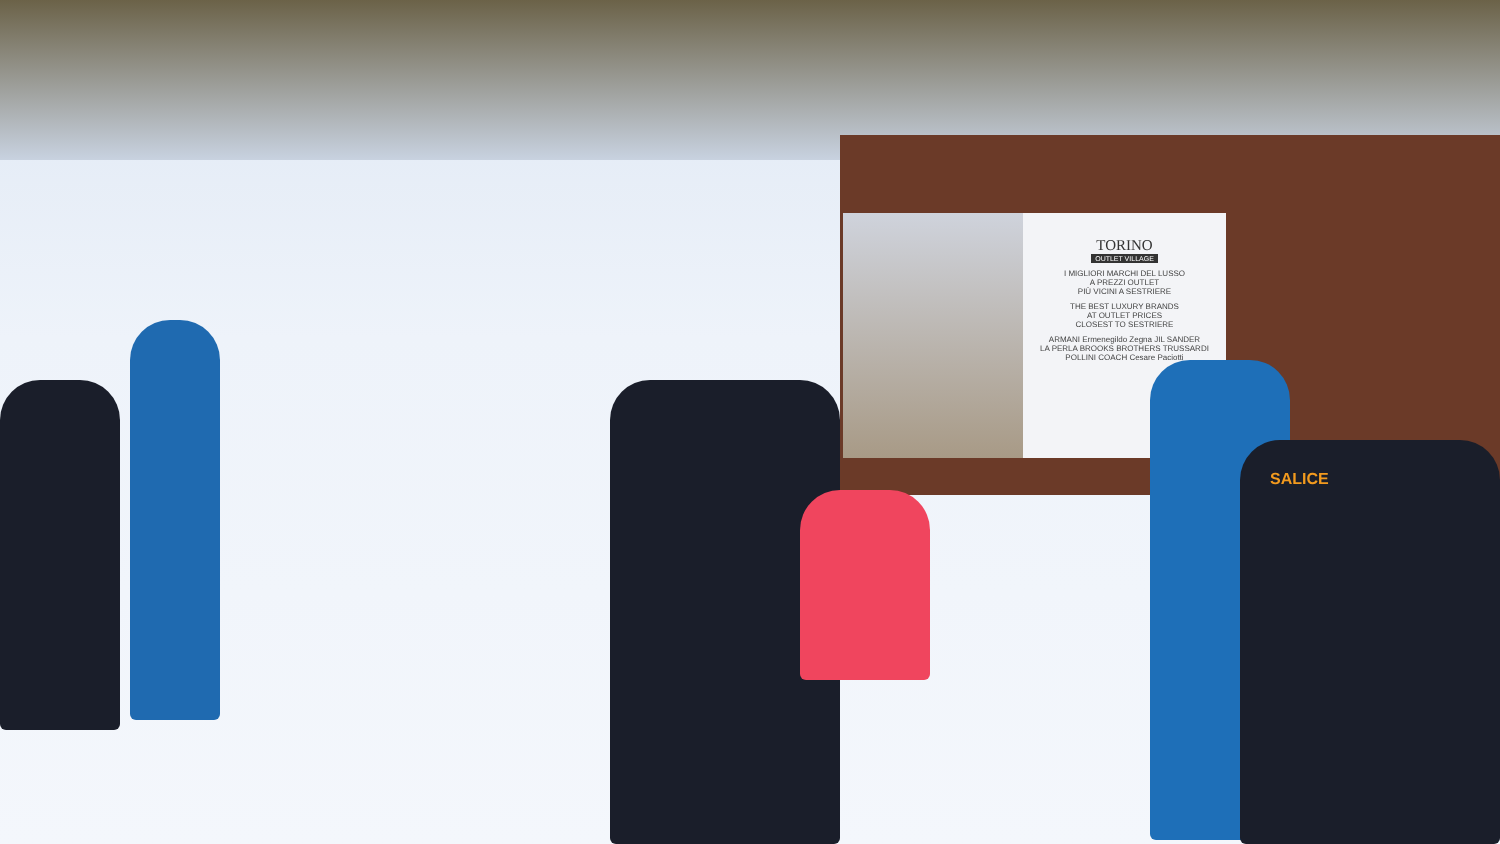TORINO
OUTLET VILLAGE
I MIGLIORI MARCHI DEL LUSSO
A PREZZI OUTLET
PIÙ VICINI A SESTRIERE
THE BEST LUXURY BRANDS
AT OUTLET PRICES
CLOSEST TO SESTRIERE
ARMANI Ermenegildo Zegna JIL SANDER
LA PERLA BROOKS BROTHERS TRUSSARDI
POLLINI COACH Cesare Paciotti
SALICE